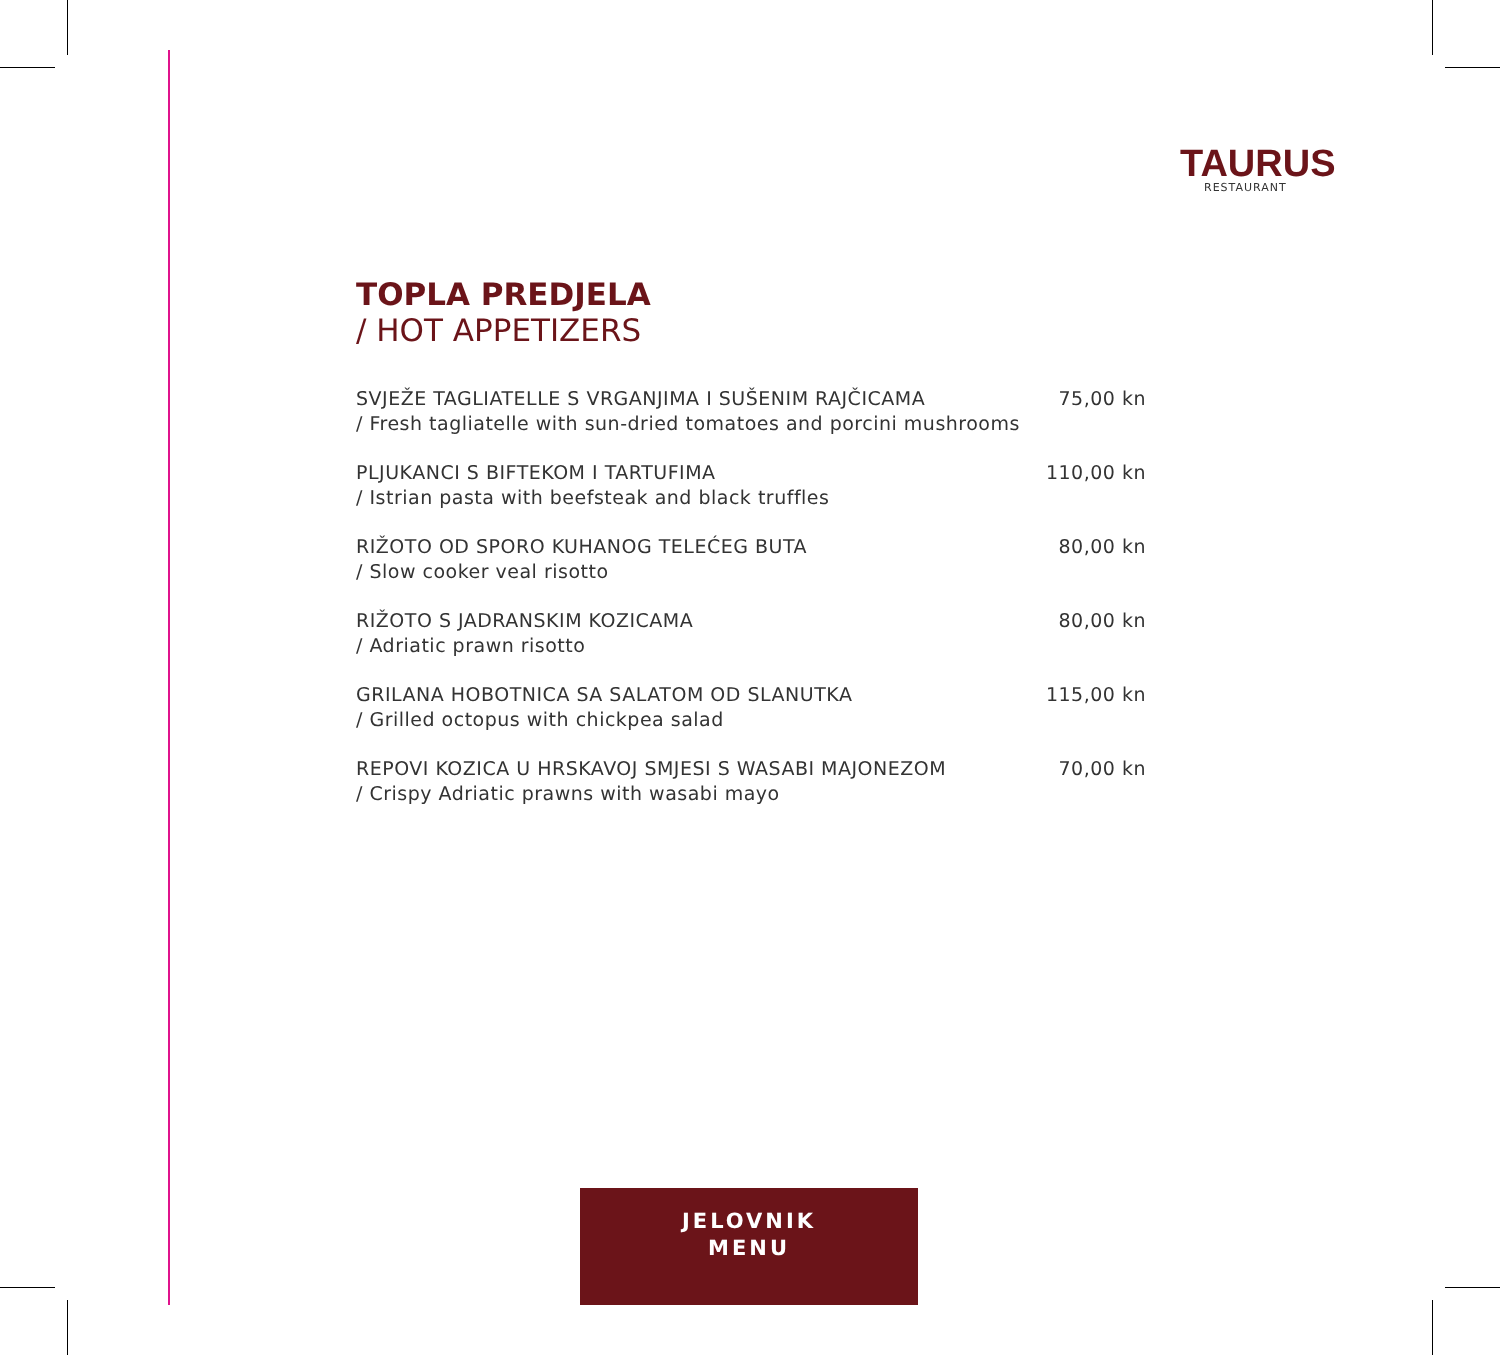TAURUS
RESTAURANT
TOPLA PREDJELA
/ HOT APPETIZERS
SVJEŽE TAGLIATELLE S VRGANJIMA I SUŠENIM RAJČICAMA
/ Fresh tagliatelle with sun-dried tomatoes and porcini mushrooms
75,00 kn
PLJUKANCI S BIFTEKOM I TARTUFIMA
/ Istrian pasta with beefsteak and black truffles
110,00 kn
RIŽOTO OD SPORO KUHANOG TELEĆEG BUTA
/ Slow cooker veal risotto
80,00 kn
RIŽOTO S JADRANSKIM KOZICAMA
/ Adriatic prawn risotto
80,00 kn
GRILANA HOBOTNICA SA SALATOM OD SLANUTKA
/ Grilled octopus with chickpea salad
115,00 kn
REPOVI KOZICA U HRSKAVOJ SMJESI S WASABI MAJONEZOM
/ Crispy Adriatic prawns with wasabi mayo
70,00 kn
JELOVNIK
MENU